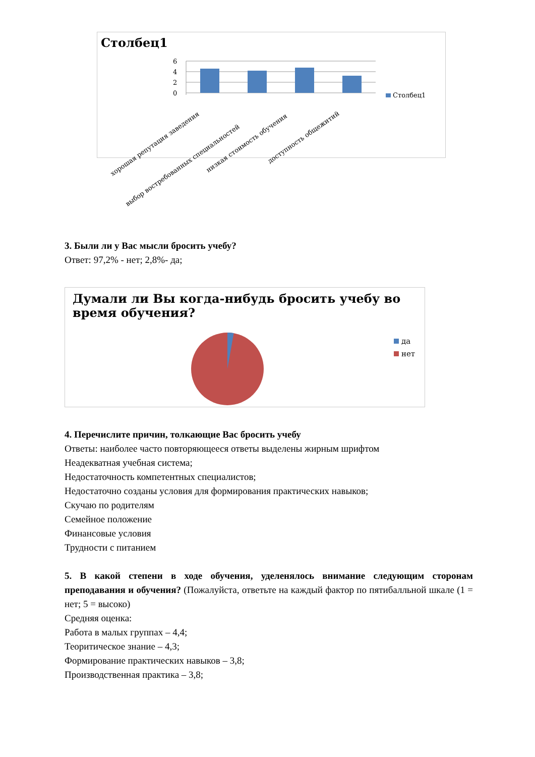Столбец1
6
4
2
0
Столбец1
хорошая репутация заведения
выбор востребованных специальностей
низкая стоимость обучения
доступность общежитий
3. Были ли у Вас мысли бросить учебу?
Ответ: 97,2% - нет; 2,8%- да;
Думали ли Вы когда-нибудь бросить учебу во время обучения?
да
нет
4. Перечислите причин, толкающие Вас бросить учебу
Ответы: наиболее часто повторяющееся ответы выделены жирным шрифтом
Неадекватная учебная система;
Недостаточность компетентных специалистов;
Недостаточно созданы условия для формирования практических навыков;
Скучаю по родителям
Семейное положение
Финансовые условия
Трудности с питанием
5. В какой степени в ходе обучения, уделенялось внимание следующим сторонам преподавания и обучения? (Пожалуйста, ответьте на каждый фактор по пятибалльной шкале (1 = нет; 5 = высоко)
Средняя оценка:
Работа в малых группах – 4,4;
Теоритическое знание – 4,3;
Формирование практических навыков – 3,8;
Производственная практика – 3,8;